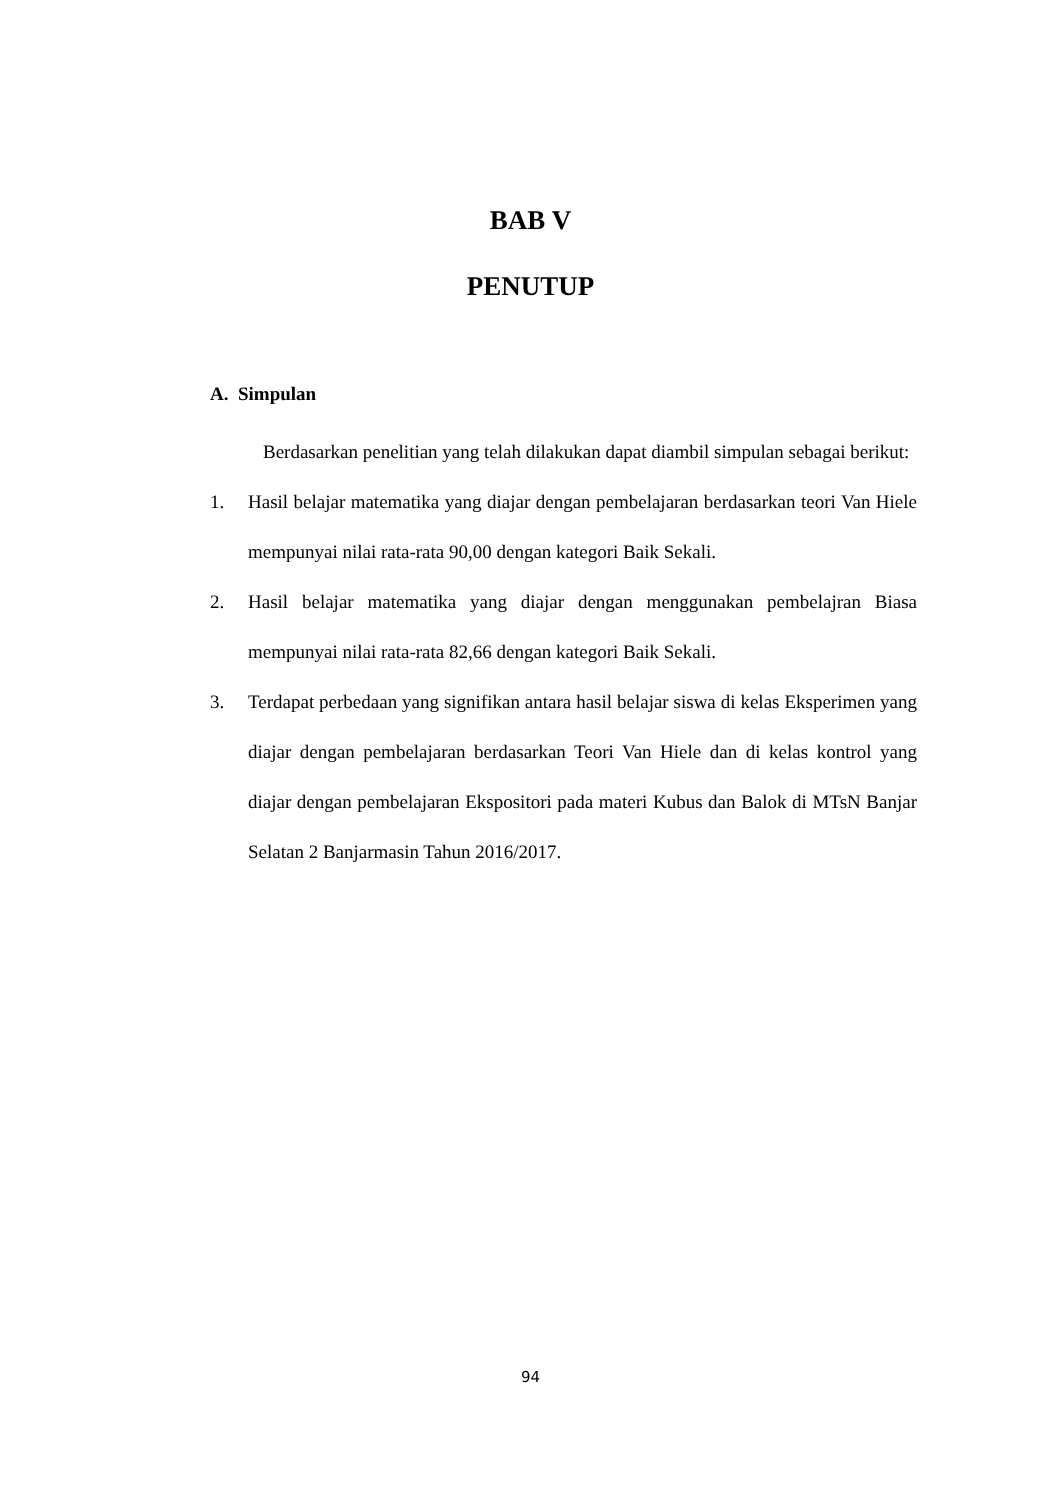BAB V
PENUTUP
A. Simpulan
Berdasarkan penelitian yang telah dilakukan dapat diambil simpulan sebagai berikut:
1. Hasil belajar matematika yang diajar dengan pembelajaran berdasarkan teori Van Hiele mempunyai nilai rata-rata 90,00 dengan kategori Baik Sekali.
2. Hasil belajar matematika yang diajar dengan menggunakan pembelajran Biasa mempunyai nilai rata-rata 82,66 dengan kategori Baik Sekali.
3. Terdapat perbedaan yang signifikan antara hasil belajar siswa di kelas Eksperimen yang diajar dengan pembelajaran berdasarkan Teori Van Hiele dan di kelas kontrol yang diajar dengan pembelajaran Ekspositori pada materi Kubus dan Balok di MTsN Banjar Selatan 2 Banjarmasin Tahun 2016/2017.
94